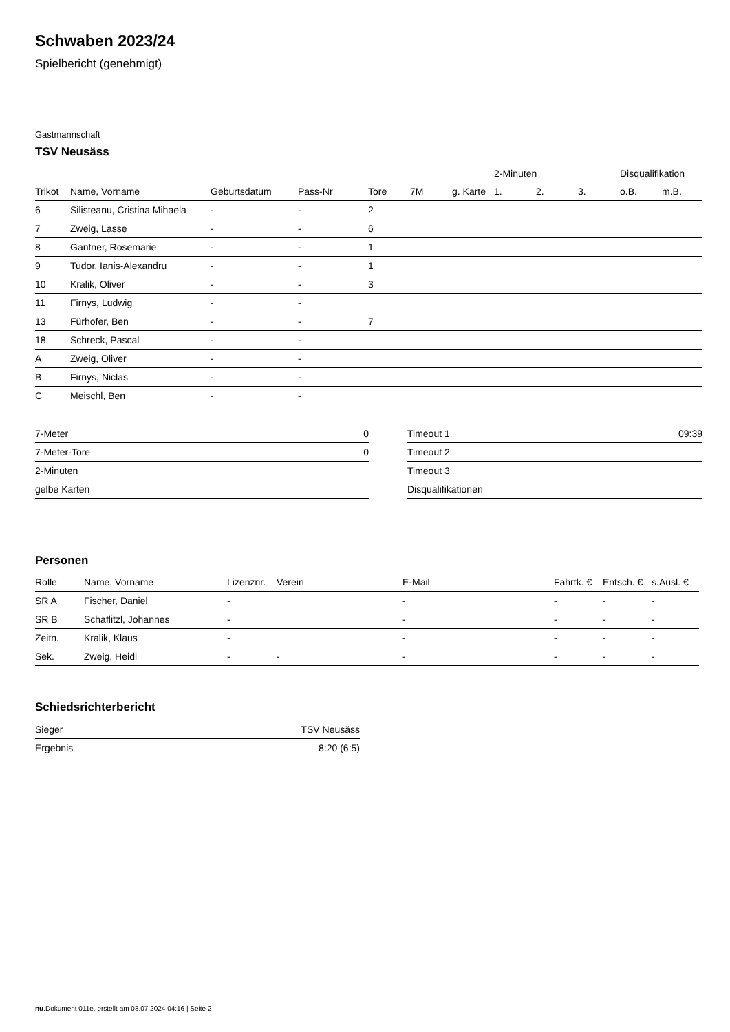Schwaben 2023/24
Spielbericht (genehmigt)
Gastmannschaft
TSV Neusäss
| | | | | | | | 2-Minuten | | | Disqualifikation | |
| --- | --- | --- | --- | --- | --- | --- | --- | --- | --- | --- | --- |
| Trikot | Name, Vorname | Geburtsdatum | Pass-Nr | Tore | 7M | g. Karte | 1. | 2. | 3. | o.B. | m.B. |
| 6 | Silisteanu, Cristina Mihaela | - | - | 2 | | | | | | | |
| 7 | Zweig, Lasse | - | - | 6 | | | | | | | |
| 8 | Gantner, Rosemarie | - | - | 1 | | | | | | | |
| 9 | Tudor, Ianis-Alexandru | - | - | 1 | | | | | | | |
| 10 | Kralik, Oliver | - | - | 3 | | | | | | | |
| 11 | Firnys, Ludwig | - | - | | | | | | | | |
| 13 | Fürhofer, Ben | - | - | 7 | | | | | | | |
| 18 | Schreck, Pascal | - | - | | | | | | | | |
| A | Zweig, Oliver | - | - | | | | | | | | |
| B | Firnys, Niclas | - | - | | | | | | | | |
| C | Meischl, Ben | - | - | | | | | | | | |
| 7-Meter | 0 |
| 7-Meter-Tore | 0 |
| 2-Minuten | |
| gelbe Karten | |
| Timeout 1 | 09:39 |
| Timeout 2 | |
| Timeout 3 | |
| Disqualifikationen | |
Personen
| Rolle | Name, Vorname | Lizenznr. | Verein | E-Mail | Fahrtk. € | Entsch. € | s.Ausl. € |
| --- | --- | --- | --- | --- | --- | --- | --- |
| SR A | Fischer, Daniel | - | | - | - | - | - |
| SR B | Schaflitzl, Johannes | - | | - | - | - | - |
| Zeitn. | Kralik, Klaus | - | | - | - | - | - |
| Sek. | Zweig, Heidi | - | - | - | - | - | - |
Schiedsrichterbericht
| Sieger | TSV Neusäss |
| Ergebnis | 8:20 (6:5) |
nu.Dokument 011e, erstellt am 03.07.2024 04:16 | Seite 2